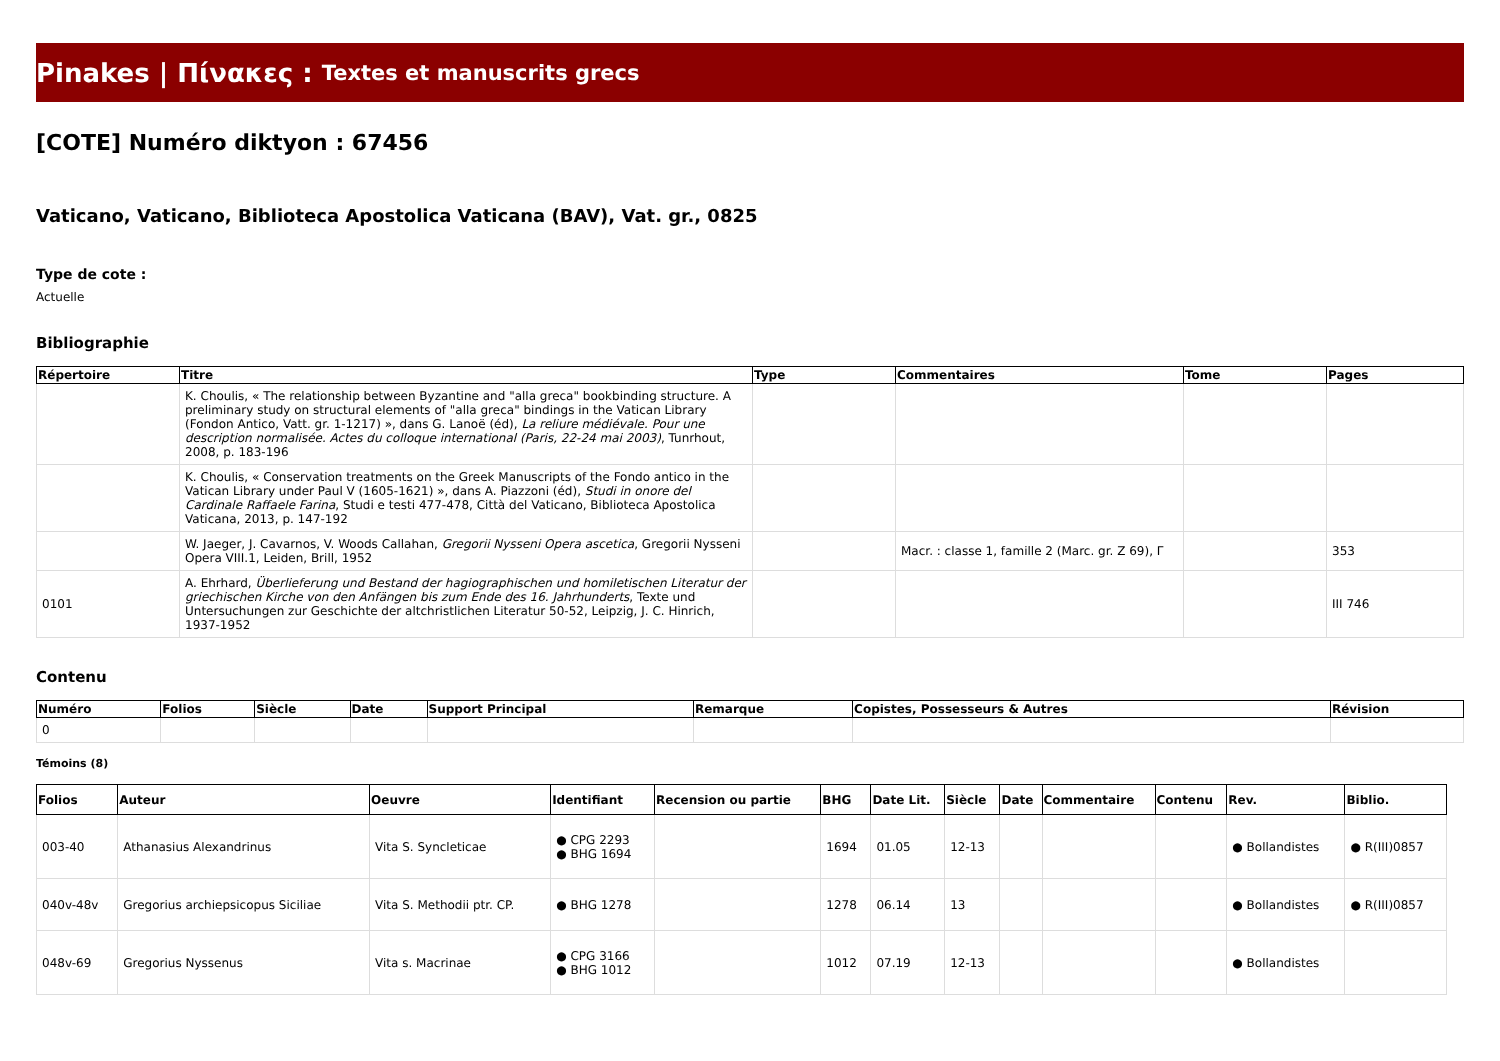Pinakes | Πίνακες : Textes et manuscrits grecs
[COTE] Numéro diktyon : 67456
Vaticano, Vaticano, Biblioteca Apostolica Vaticana (BAV), Vat. gr., 0825
Type de cote :
Actuelle
Bibliographie
| Répertoire | Titre | Type | Commentaires | Tome | Pages |
| --- | --- | --- | --- | --- | --- |
| | K. Choulis, « The relationship between Byzantine and "alla greca" bookbinding structure. A preliminary study on structural elements of "alla greca" bindings in the Vatican Library (Fondon Antico, Vatt. gr. 1-1217) », dans G. Lanoë (éd), La reliure médiévale. Pour une description normalisée. Actes du colloque international (Paris, 22-24 mai 2003) , Tunrhout, 2008, p. 183-196 | | | | |
| | K. Choulis, « Conservation treatments on the Greek Manuscripts of the Fondo antico in the Vatican Library under Paul V (1605-1621) », dans A. Piazzoni (éd), Studi in onore del Cardinale Raffaele Farina , Studi e testi 477-478, Città del Vaticano, Biblioteca Apostolica Vaticana, 2013, p. 147-192 | | | | |
| | W. Jaeger, J. Cavarnos, V. Woods Callahan, Gregorii Nysseni Opera ascetica , Gregorii Nysseni Opera VIII.1, Leiden, Brill, 1952 | | Macr. : classe 1, famille 2 (Marc. gr. Z 69), Γ | | 353 |
| 0101 | A. Ehrhard, Überlieferung und Bestand der hagiographischen und homiletischen Literatur der griechischen Kirche von den Anfängen bis zum Ende des 16. Jahrhunderts , Texte und Untersuchungen zur Geschichte der altchristlichen Literatur 50-52, Leipzig, J. C. Hinrich, 1937-1952 | | | | III 746 |
Contenu
| Numéro | Folios | Siècle | Date | Support Principal | Remarque | Copistes, Possesseurs & Autres | Révision |
| --- | --- | --- | --- | --- | --- | --- | --- |
| 0 | | | | | | | |
Témoins (8)
| Folios | Auteur | Oeuvre | Identifiant | Recension ou partie | BHG | Date Lit. | Siècle | Date | Commentaire | Contenu | Rev. | Biblio. |
| --- | --- | --- | --- | --- | --- | --- | --- | --- | --- | --- | --- | --- |
| 003-40 | Athanasius Alexandrinus | Vita S. Syncleticae | ● CPG 2293 ● BHG 1694 | | 1694 | 01.05 | 12-13 | | | | ● Bollandistes | ● R(III)0857 |
| 040v-48v | Gregorius archiepsicopus Siciliae | Vita S. Methodii ptr. CP. | ● BHG 1278 | | 1278 | 06.14 | 13 | | | | ● Bollandistes | ● R(III)0857 |
| 048v-69 | Gregorius Nyssenus | Vita s. Macrinae | ● CPG 3166 ● BHG 1012 | | 1012 | 07.19 | 12-13 | | | | ● Bollandistes | |